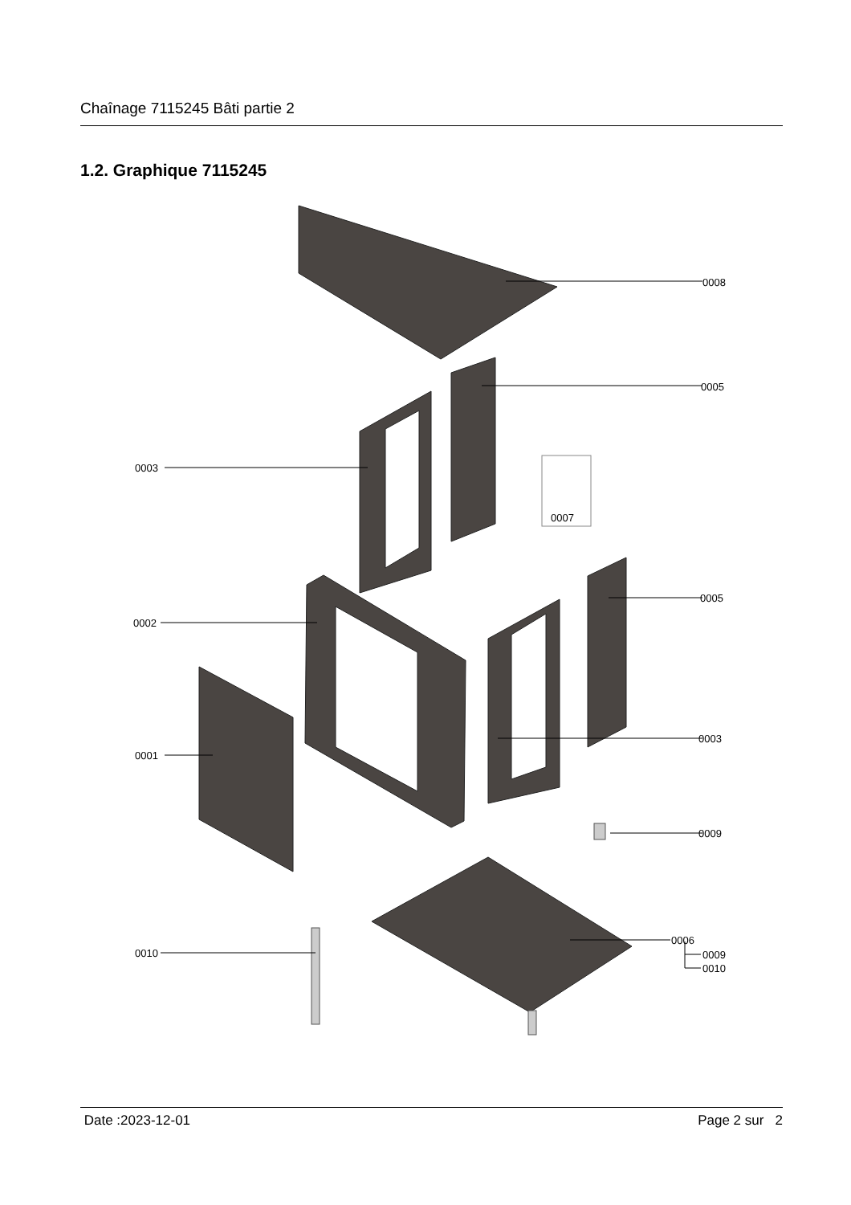Chaînage 7115245 Bâti partie 2
1.2. Graphique 7115245
0008
0005
0003
0007
0005
0002
0003
0001
0009
0006
0010
0009
0010
Date :2023-12-01 Page 2 sur 2